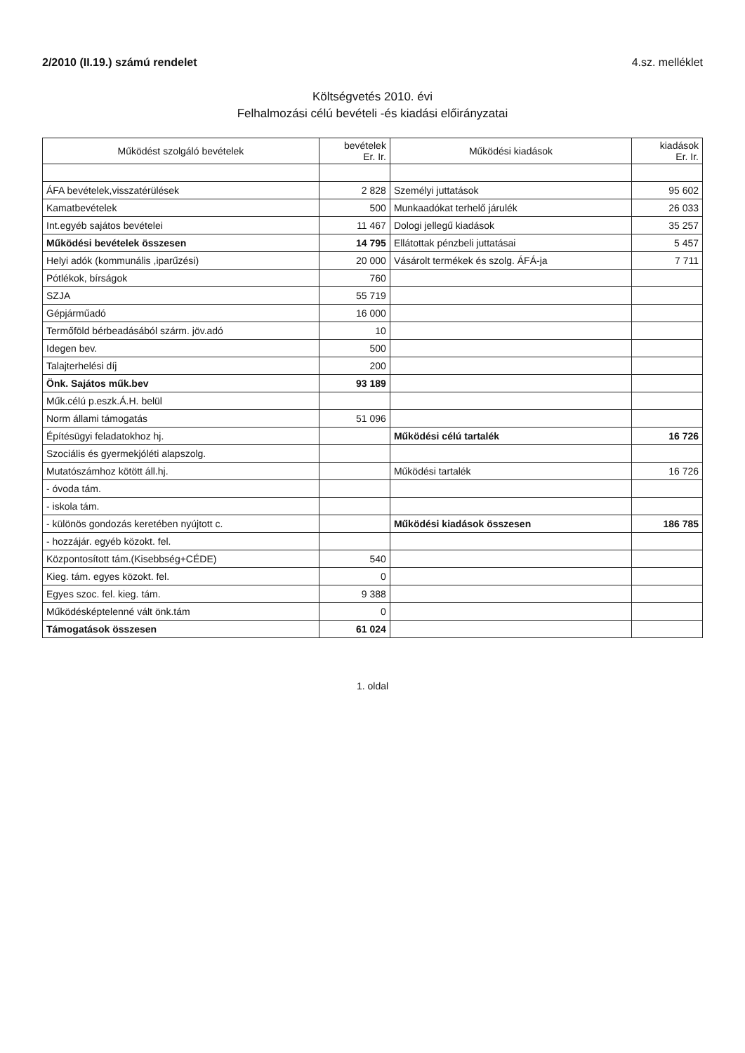2/2010 (II.19.) számú rendelet 4.sz. melléklet
Költségvetés 2010. évi
Felhalmozási célú bevételi -és kiadási előirányzatai
| Működést szolgáló bevételek | bevételek Er. Ir. | Működési kiadások | kiadások Er. Ir. |
| --- | --- | --- | --- |
| ÁFA bevételek,visszatérülések | 2 828 | Személyi juttatások | 95 602 |
| Kamatbevételek | 500 | Munkaadókat terhelő járulék | 26 033 |
| Int.egyéb sajátos bevételei | 11 467 | Dologi jellegű kiadások | 35 257 |
| Működési bevételek összesen | 14 795 | Ellátottak pénzbeli juttatásai | 5 457 |
| Helyi adók (kommunális ,iparűzési) | 20 000 | Vásárolt termékek és szolg. ÁFÁ-ja | 7 711 |
| Pótlékok, bírságok | 760 | | |
| SZJA | 55 719 | | |
| Gépjárműadó | 16 000 | | |
| Termőföld bérbeadásából szárm. jöv.adó | 10 | | |
| Idegen bev. | 500 | | |
| Talajterhelési díj | 200 | | |
| Önk. Sajátos műk.bev | 93 189 | | |
| Műk.célú p.eszk.Á.H. belül | | | |
| Norm állami támogatás | 51 096 | | |
| Építésügyi feladatokhoz hj. | | Működési célú tartalék | 16 726 |
| Szociális és gyermekjóléti alapszolg. | | | |
| Mutatószámhoz kötött áll.hj. | | Működési tartalék | 16 726 |
| - óvoda tám. | | | |
| - iskola tám. | | | |
| - különös gondozás keretében nyújtott c. | | Működési kiadások összesen | 186 785 |
| - hozzájár. egyéb közokt. fel. | | | |
| Központosított tám.(Kisebbség+CÉDE) | 540 | | |
| Kieg. tám. egyes közokt. fel. | 0 | | |
| Egyes szoc. fel. kieg. tám. | 9 388 | | |
| Működésképtelenné vált önk.tám | 0 | | |
| Támogatások összesen | 61 024 | | |
1. oldal